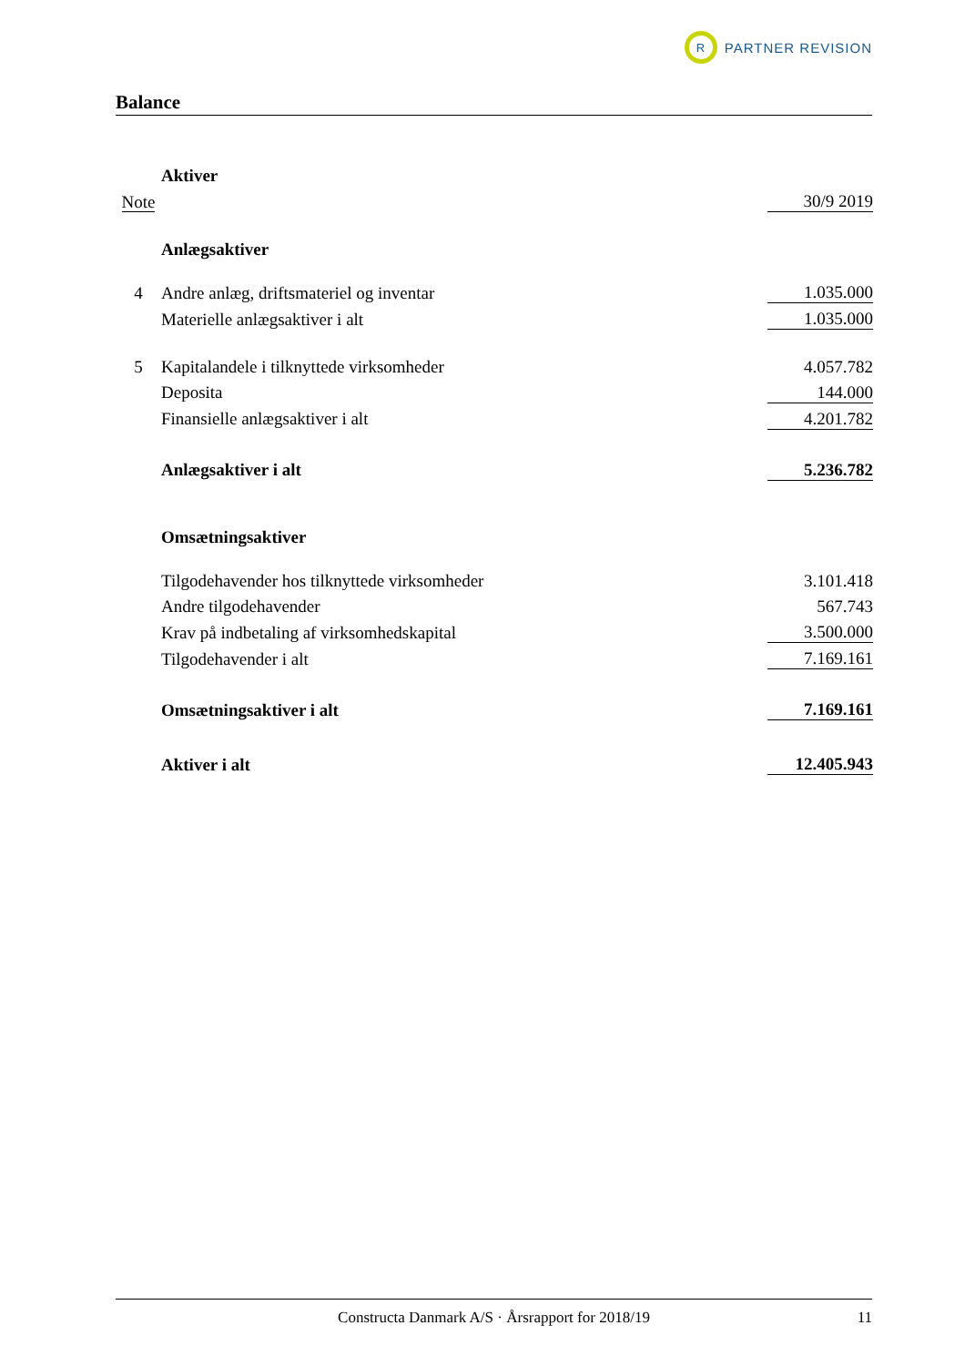R
PARTNER REVISION
Balance
| | Aktiver | |
| Note | | 30/9 2019 |
| | Anlægsaktiver | |
| 4 | Andre anlæg, driftsmateriel og inventar | 1.035.000 |
| | Materielle anlægsaktiver i alt | 1.035.000 |
| 5 | Kapitalandele i tilknyttede virksomheder | 4.057.782 |
| | Deposita | 144.000 |
| | Finansielle anlægsaktiver i alt | 4.201.782 |
| | Anlægsaktiver i alt | 5.236.782 |
| | Omsætningsaktiver | |
| | Tilgodehavender hos tilknyttede virksomheder | 3.101.418 |
| | Andre tilgodehavender | 567.743 |
| | Krav på indbetaling af virksomhedskapital | 3.500.000 |
| | Tilgodehavender i alt | 7.169.161 |
| | Omsætningsaktiver i alt | 7.169.161 |
| | Aktiver i alt | 12.405.943 |
Constructa Danmark A/S · Årsrapport for 2018/19 11